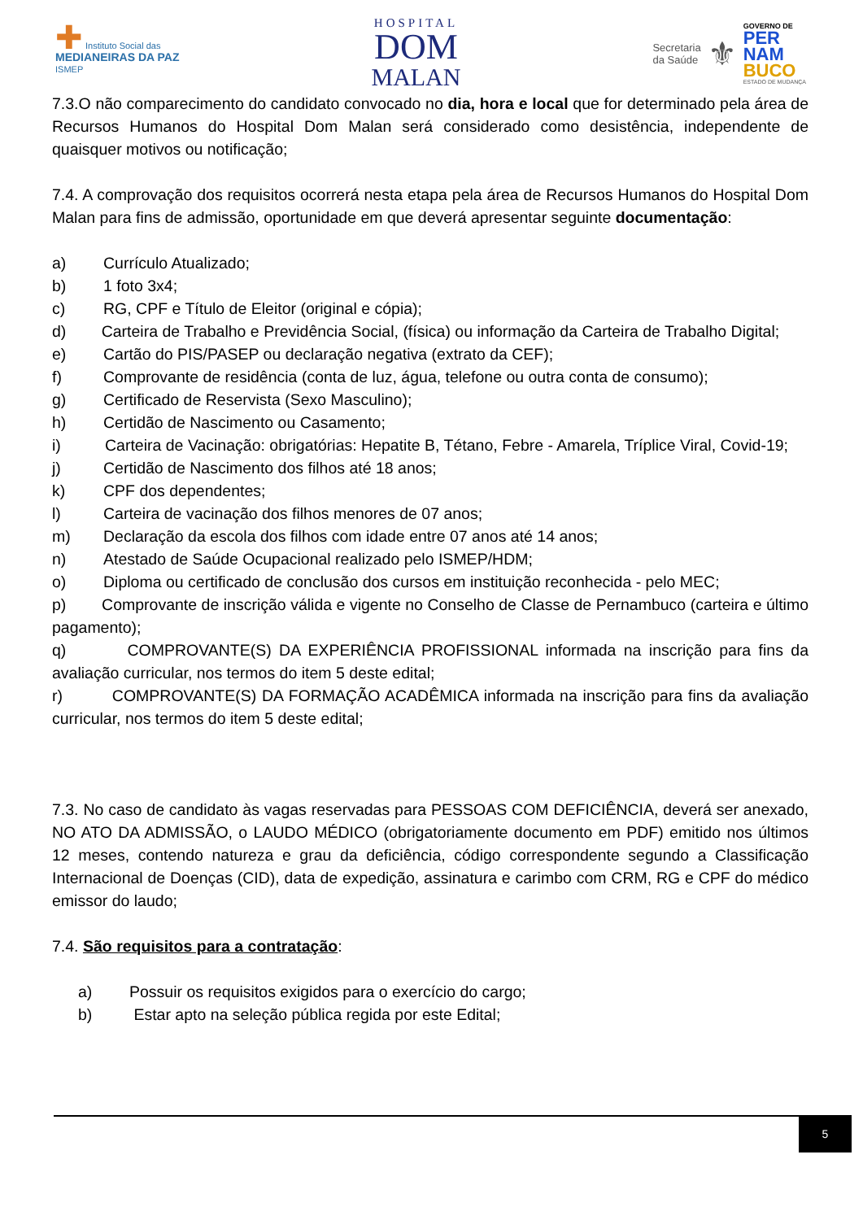✚ Instituto Social das
MEDIANEIRAS DA PAZ
ISMEP
HOSPITAL
DOM
MALAN
Secretaria
da Saúde
⚜
GOVERNO DE
PER
NAM
BUCO
ESTADO DE MUDANÇA
7.3.O não comparecimento do candidato convocado no dia, hora e local que for determinado pela área de Recursos Humanos do Hospital Dom Malan será considerado como desistência, independente de quaisquer motivos ou notificação;
7.4. A comprovação dos requisitos ocorrerá nesta etapa pela área de Recursos Humanos do Hospital Dom Malan para fins de admissão, oportunidade em que deverá apresentar seguinte documentação:
a) Currículo Atualizado;
b) 1 foto 3x4;
c) RG, CPF e Título de Eleitor (original e cópia);
d) Carteira de Trabalho e Previdência Social, (física) ou informação da Carteira de Trabalho Digital;
e) Cartão do PIS/PASEP ou declaração negativa (extrato da CEF);
f) Comprovante de residência (conta de luz, água, telefone ou outra conta de consumo);
g) Certificado de Reservista (Sexo Masculino);
h) Certidão de Nascimento ou Casamento;
i) Carteira de Vacinação: obrigatórias: Hepatite B, Tétano, Febre - Amarela, Tríplice Viral, Covid-19;
j) Certidão de Nascimento dos filhos até 18 anos;
k) CPF dos dependentes;
l) Carteira de vacinação dos filhos menores de 07 anos;
m) Declaração da escola dos filhos com idade entre 07 anos até 14 anos;
n) Atestado de Saúde Ocupacional realizado pelo ISMEP/HDM;
o) Diploma ou certificado de conclusão dos cursos em instituição reconhecida - pelo MEC;
p) Comprovante de inscrição válida e vigente no Conselho de Classe de Pernambuco (carteira e último pagamento);
q) COMPROVANTE(S) DA EXPERIÊNCIA PROFISSIONAL informada na inscrição para fins da avaliação curricular, nos termos do item 5 deste edital;
r) COMPROVANTE(S) DA FORMAÇÃO ACADÊMICA informada na inscrição para fins da avaliação curricular, nos termos do item 5 deste edital;
7.3. No caso de candidato às vagas reservadas para PESSOAS COM DEFICIÊNCIA, deverá ser anexado, NO ATO DA ADMISSÃO, o LAUDO MÉDICO (obrigatoriamente documento em PDF) emitido nos últimos 12 meses, contendo natureza e grau da deficiência, código correspondente segundo a Classificação Internacional de Doenças (CID), data de expedição, assinatura e carimbo com CRM, RG e CPF do médico emissor do laudo;
7.4. São requisitos para a contratação:
a) Possuir os requisitos exigidos para o exercício do cargo;
b) Estar apto na seleção pública regida por este Edital;
5